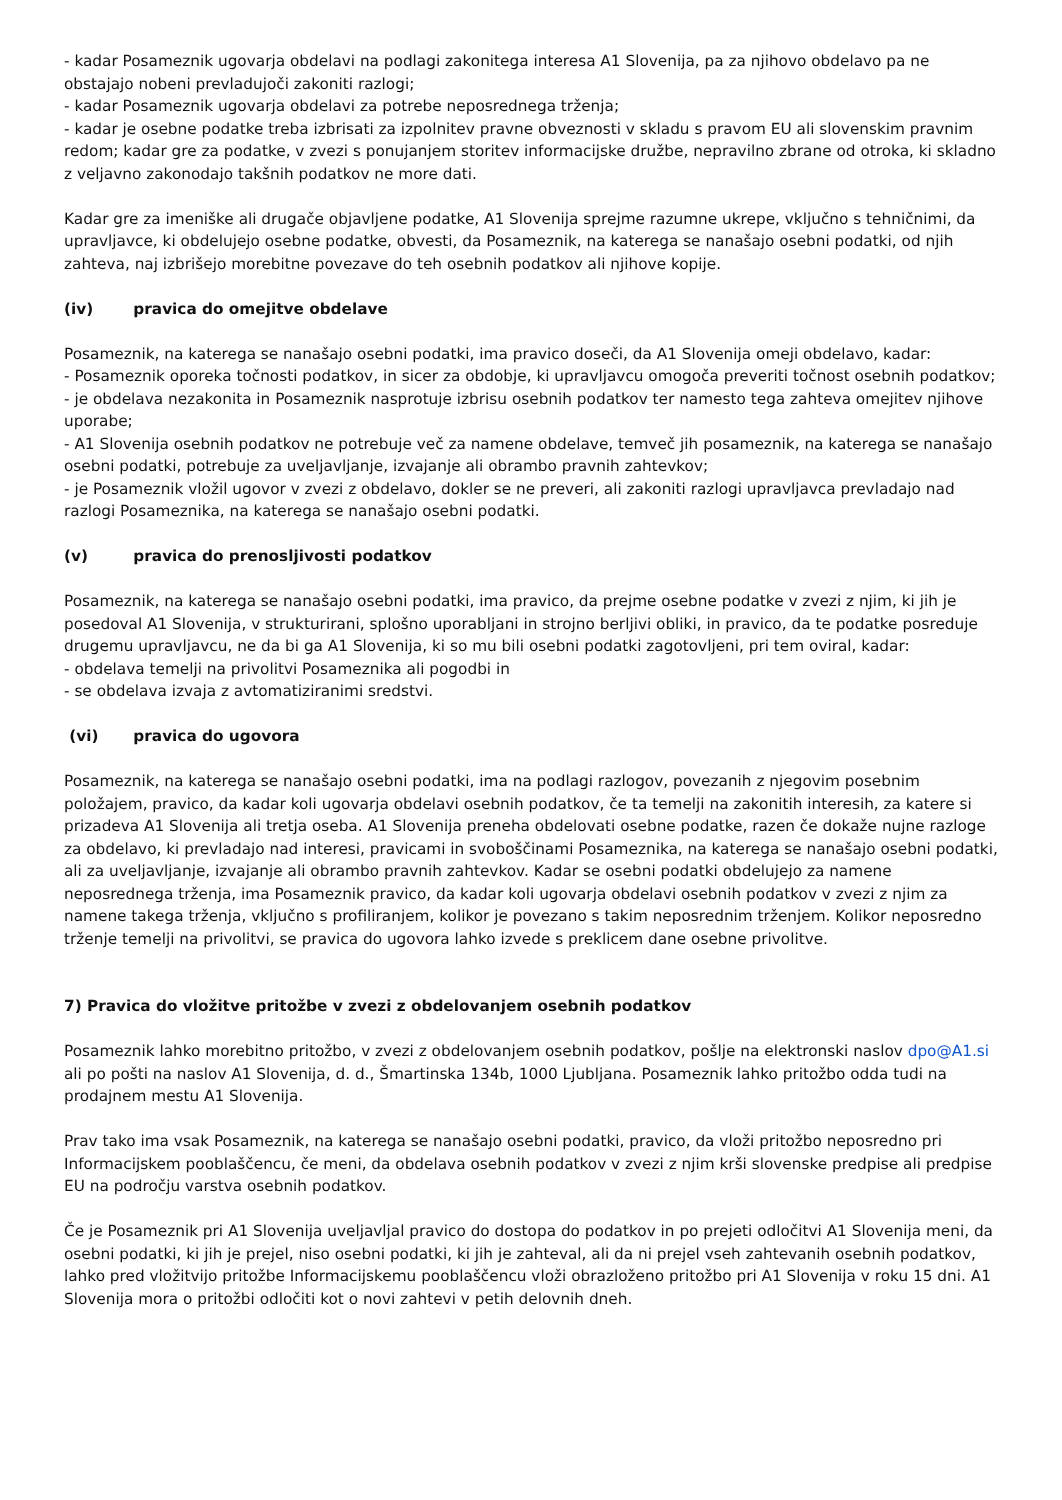- kadar Posameznik ugovarja obdelavi na podlagi zakonitega interesa A1 Slovenija, pa za njihovo obdelavo pa ne obstajajo nobeni prevladujoči zakoniti razlogi;
- kadar Posameznik ugovarja obdelavi za potrebe neposrednega trženja;
- kadar je osebne podatke treba izbrisati za izpolnitev pravne obveznosti v skladu s pravom EU ali slovenskim pravnim redom; kadar gre za podatke, v zvezi s ponujanjem storitev informacijske družbe, nepravilno zbrane od otroka, ki skladno z veljavno zakonodajo takšnih podatkov ne more dati.
Kadar gre za imeniške ali drugače objavljene podatke, A1 Slovenija sprejme razumne ukrepe, vključno s tehničnimi, da upravljavce, ki obdelujejo osebne podatke, obvesti, da Posameznik, na katerega se nanašajo osebni podatki, od njih zahteva, naj izbrišejo morebitne povezave do teh osebnih podatkov ali njihove kopije.
(iv) pravica do omejitve obdelave
Posameznik, na katerega se nanašajo osebni podatki, ima pravico doseči, da A1 Slovenija omeji obdelavo, kadar:
- Posameznik oporeka točnosti podatkov, in sicer za obdobje, ki upravljavcu omogoča preveriti točnost osebnih podatkov;
- je obdelava nezakonita in Posameznik nasprotuje izbrisu osebnih podatkov ter namesto tega zahteva omejitev njihove uporabe;
- A1 Slovenija osebnih podatkov ne potrebuje več za namene obdelave, temveč jih posameznik, na katerega se nanašajo osebni podatki, potrebuje za uveljavljanje, izvajanje ali obrambo pravnih zahtevkov;
- je Posameznik vložil ugovor v zvezi z obdelavo, dokler se ne preveri, ali zakoniti razlogi upravljavca prevladajo nad razlogi Posameznika, na katerega se nanašajo osebni podatki.
(v) pravica do prenosljivosti podatkov
Posameznik, na katerega se nanašajo osebni podatki, ima pravico, da prejme osebne podatke v zvezi z njim, ki jih je posedoval A1 Slovenija, v strukturirani, splošno uporabljani in strojno berljivi obliki, in pravico, da te podatke posreduje drugemu upravljavcu, ne da bi ga A1 Slovenija, ki so mu bili osebni podatki zagotovljeni, pri tem oviral, kadar:
- obdelava temelji na privolitvi Posameznika ali pogodbi in
- se obdelava izvaja z avtomatiziranimi sredstvi.
(vi) pravica do ugovora
Posameznik, na katerega se nanašajo osebni podatki, ima na podlagi razlogov, povezanih z njegovim posebnim položajem, pravico, da kadar koli ugovarja obdelavi osebnih podatkov, če ta temelji na zakonitih interesih, za katere si prizadeva A1 Slovenija ali tretja oseba. A1 Slovenija preneha obdelovati osebne podatke, razen če dokaže nujne razloge za obdelavo, ki prevladajo nad interesi, pravicami in svoboščinami Posameznika, na katerega se nanašajo osebni podatki, ali za uveljavljanje, izvajanje ali obrambo pravnih zahtevkov. Kadar se osebni podatki obdelujejo za namene neposrednega trženja, ima Posameznik pravico, da kadar koli ugovarja obdelavi osebnih podatkov v zvezi z njim za namene takega trženja, vključno s profiliranjem, kolikor je povezano s takim neposrednim trženjem. Kolikor neposredno trženje temelji na privolitvi, se pravica do ugovora lahko izvede s preklicem dane osebne privolitve.
7) Pravica do vložitve pritožbe v zvezi z obdelovanjem osebnih podatkov
Posameznik lahko morebitno pritožbo, v zvezi z obdelovanjem osebnih podatkov, pošlje na elektronski naslov dpo@A1.si ali po pošti na naslov A1 Slovenija, d. d., Šmartinska 134b, 1000 Ljubljana. Posameznik lahko pritožbo odda tudi na prodajnem mestu A1 Slovenija.
Prav tako ima vsak Posameznik, na katerega se nanašajo osebni podatki, pravico, da vloži pritožbo neposredno pri Informacijskem pooblaščencu, če meni, da obdelava osebnih podatkov v zvezi z njim krši slovenske predpise ali predpise EU na področju varstva osebnih podatkov.
Če je Posameznik pri A1 Slovenija uveljavljal pravico do dostopa do podatkov in po prejeti odločitvi A1 Slovenija meni, da osebni podatki, ki jih je prejel, niso osebni podatki, ki jih je zahteval, ali da ni prejel vseh zahtevanih osebnih podatkov, lahko pred vložitvijo pritožbe Informacijskemu pooblaščencu vloži obrazloženo pritožbo pri A1 Slovenija v roku 15 dni. A1 Slovenija mora o pritožbi odločiti kot o novi zahtevi v petih delovnih dneh.